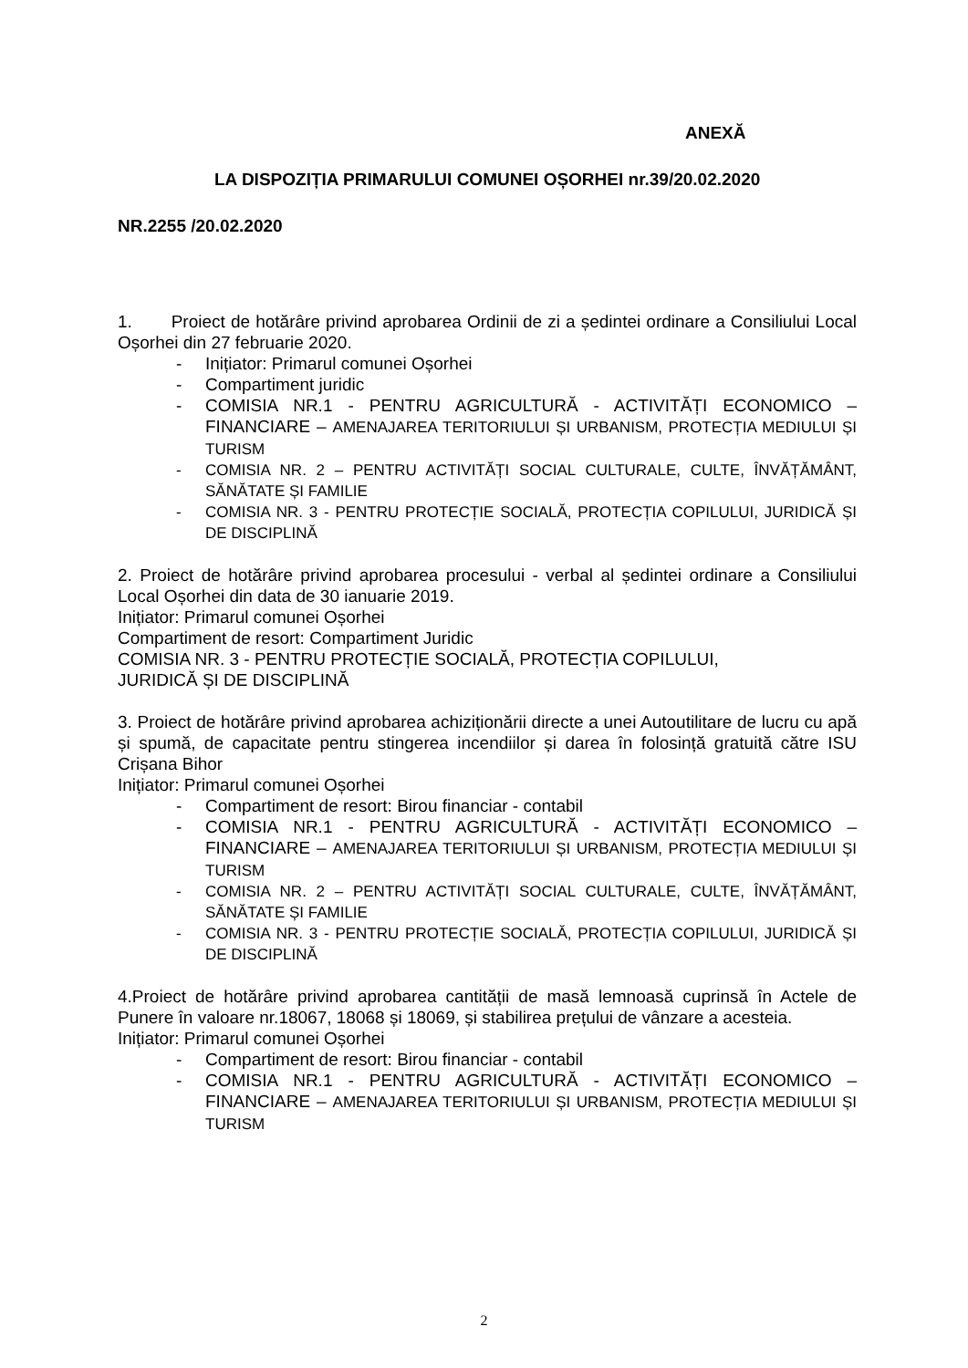ANEXĂ
LA DISPOZIȚIA PRIMARULUI COMUNEI OȘORHEI nr.39/20.02.2020
NR.2255 /20.02.2020
1. Proiect de hotărâre privind aprobarea Ordinii de zi a ședintei ordinare a Consiliului Local Oșorhei din 27 februarie 2020.
- Inițiator: Primarul comunei Oșorhei
- Compartiment juridic
- COMISIA NR.1 - PENTRU AGRICULTURĂ - ACTIVITĂȚI ECONOMICO – FINANCIARE – AMENAJAREA TERITORIULUI ȘI URBANISM, PROTECȚIA MEDIULUI ȘI TURISM
- COMISIA NR. 2 – PENTRU ACTIVITĂȚI SOCIAL CULTURALE, CULTE, ÎNVĂȚĂMÂNT, SĂNĂTATE ȘI FAMILIE
- COMISIA NR. 3 - PENTRU PROTECȚIE SOCIALĂ, PROTECȚIA COPILULUI, JURIDICĂ ȘI DE DISCIPLINĂ
2. Proiect de hotărâre privind aprobarea procesului - verbal al ședintei ordinare a Consiliului Local Oșorhei din data de 30 ianuarie 2019.
Inițiator: Primarul comunei Oșorhei
Compartiment de resort: Compartiment Juridic
COMISIA NR. 3 - PENTRU PROTECȚIE SOCIALĂ, PROTECȚIA COPILULUI,
JURIDICĂ ȘI DE DISCIPLINĂ
3. Proiect de hotărâre privind aprobarea achiziționării directe a unei Autoutilitare de lucru cu apă și spumă, de capacitate pentru stingerea incendiilor și darea în folosință gratuită către ISU Crișana Bihor
Inițiator: Primarul comunei Oșorhei
- Compartiment de resort: Birou financiar - contabil
- COMISIA NR.1 - PENTRU AGRICULTURĂ - ACTIVITĂȚI ECONOMICO – FINANCIARE – AMENAJAREA TERITORIULUI ȘI URBANISM, PROTECȚIA MEDIULUI ȘI TURISM
- COMISIA NR. 2 – PENTRU ACTIVITĂȚI SOCIAL CULTURALE, CULTE, ÎNVĂȚĂMÂNT, SĂNĂTATE ȘI FAMILIE
- COMISIA NR. 3 - PENTRU PROTECȚIE SOCIALĂ, PROTECȚIA COPILULUI, JURIDICĂ ȘI DE DISCIPLINĂ
4.Proiect de hotărâre privind aprobarea cantității de masă lemnoasă cuprinsă în Actele de Punere în valoare nr.18067, 18068 și 18069, și stabilirea prețului de vânzare a acesteia.
Inițiator: Primarul comunei Oșorhei
- Compartiment de resort: Birou financiar - contabil
- COMISIA NR.1 - PENTRU AGRICULTURĂ - ACTIVITĂȚI ECONOMICO – FINANCIARE – AMENAJAREA TERITORIULUI ȘI URBANISM, PROTECȚIA MEDIULUI ȘI TURISM
2